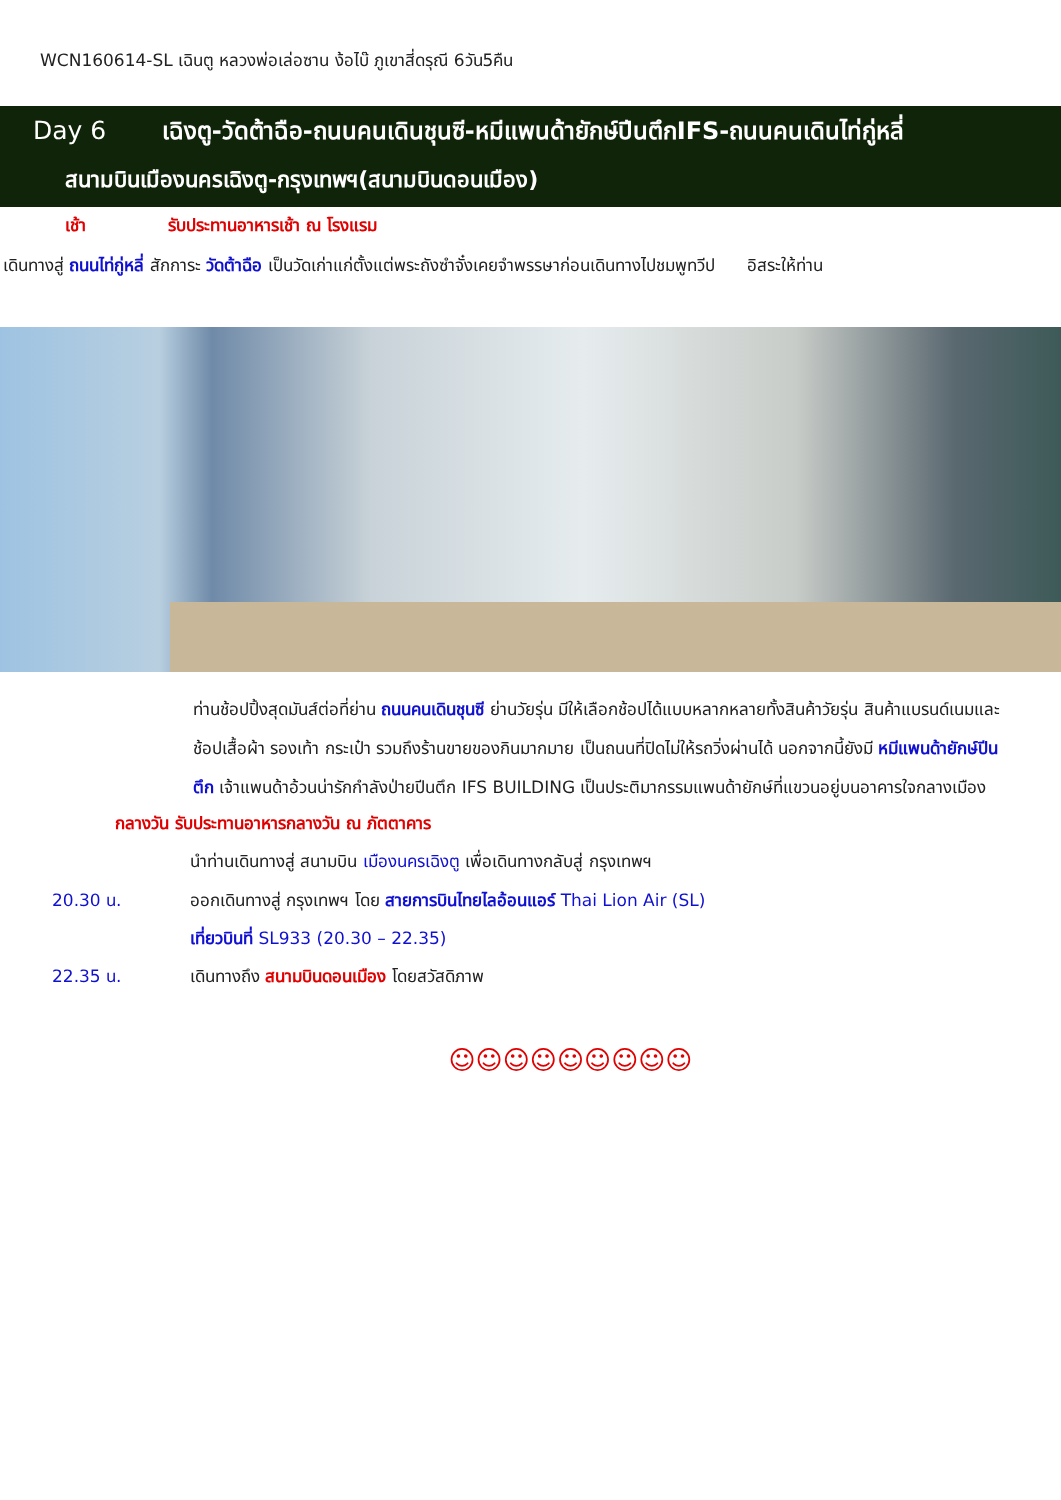WCN160614-SL เฉินตู หลวงพ่อเล่อซาน ง้อไบ๊ ภูเขาสี่ดรุณี 6วัน5คืน
Day 6 เฉิงตู-วัดต้าฉือ-ถนนคนเดินชุนซี-หมีแพนด้ายักษ์ปีนตึกIFS-ถนนคนเดินไท่กู่หลี่
สนามบินเมืองนครเฉิงตู-กรุงเทพฯ(สนามบินดอนเมือง)
เช้า รับประทานอาหารเช้า ณ โรงแรม
เดินทางสู่ ถนนไท่กู่หลี่ สักการะ วัดต้าฉือ เป็นวัดเก่าแก่ตั้งแต่พระถังซำจั๋งเคยจำพรรษาก่อนเดินทางไปชมพูทวีป อิสระให้ท่าน
ท่านช้อปปิ้งสุดมันส์ต่อที่ย่าน ถนนคนเดินชุนซี ย่านวัยรุ่น มีให้เลือกช้อปได้แบบหลากหลายทั้งสินค้าวัยรุ่น สินค้าแบรนด์เนมและช้อปเสื้อผ้า รองเท้า กระเป๋า รวมถึงร้านขายของกินมากมาย เป็นถนนที่ปิดไม่ให้รถวิ่งผ่านได้ นอกจากนี้ยังมี หมีแพนด้ายักษ์ปีนตึก เจ้าแพนด้าอ้วนน่ารักกำลังป่ายปีนตึก IFS BUILDING เป็นประติมากรรมแพนด้ายักษ์ที่แขวนอยู่บนอาคารใจกลางเมือง
กลางวัน รับประทานอาหารกลางวัน ณ ภัตตาคาร
นำท่านเดินทางสู่ สนามบิน เมืองนครเฉิงตู เพื่อเดินทางกลับสู่ กรุงเทพฯ
20.30 น. ออกเดินทางสู่ กรุงเทพฯ โดย สายการบินไทยไลอ้อนแอร์ Thai Lion Air (SL)
เที่ยวบินที่ SL933 (20.30 – 22.35)
22.35 น. เดินทางถึง สนามบินดอนเมือง โดยสวัสดิภาพ
☺☺☺☺☺☺☺☺☺